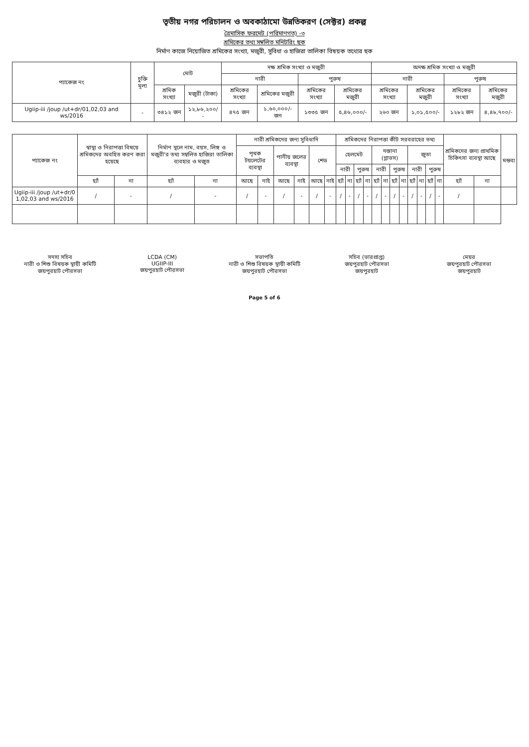তৃতীয় নগর পরিচালন ও অবকাঠামো উন্নতিকরণ (সেক্টর) প্রকল্প
ত্রৈমাসিক ফরমেট (পরিমাণগত) -৩
শ্রমিকের তথ্য সম্বলিত মনিটরিং ছক
নির্মাণ কাজে নিয়োজিত শ্রমিকের সংখ্যা, মজুরী, সুবিধা ও হাজিরা তালিকা বিষয়ক তথ্যের ছক
| প্যাকেজ নং | চুক্তি মূল্য | মোট | | দক্ষ শ্রমিক সংখ্যা ও মজুরী | | | | অদক্ষ শ্রমিক সংখ্যা ও মজুরী | | | |
| --- | --- | --- | --- | --- | --- | --- | --- | --- | --- | --- | --- |
| | | | | নারী | | পুরুষ | | নারী | | পুরুষ | |
| | | শ্রমিক সংখ্যা | মজুরী (টাকা) | শ্রমিকের সংখ্যা | শ্রমিকের মজুরী | শ্রমিকের সংখ্যা | শ্রমিকের মজুরী | শ্রমিকের সংখ্যা | শ্রমিকের মজুরী | শ্রমিকের সংখ্যা | শ্রমিকের মজুরী |
| Ugiip-iii /joup /ut+dr/01,02,03 and ws/2016 | - | ৩৪১২ জন | ১২,৮৬,২০০/ - | ৪৭৫ জন | ১,৬০,০০০/- জন | ১৩৩৫ জন | ৫,৪৬,০০০/- | ২৬০ জন | ১,০১,৫০০/- | ১২৮২ জন | ৪,৪৮,৭০০/- |
| প্যাকেজ নং | স্বাস্থ্য ও নিরাপত্তা বিষয়ে শ্রমিকদের অবহিত করণ করা হয়েছে | | নির্মাণ স্থলে নাম, বয়স, লিঙ্গ ও মজুরী'র তথ্য সম্বলিত হাজিরা তালিকা ব্যবহার ও মজুত | | নারী শ্রমিকদের জন্য সুবিধাদি | | | | | | শ্রমিকদের নিরাপত্তা কীট সরবরাহের তথ্য | | | | | | | | | | | | শ্রমিকদের জন্য প্রাথমিক চিকিৎসা ব্যবস্থা আছে | | মন্তব্য |
| --- | --- | --- | --- | --- | --- | --- | --- | --- | --- | --- | --- | --- | --- | --- | --- | --- | --- | --- | --- | --- | --- | --- | --- | --- | --- |
| | | | | | পৃথক টয়লেটের ব্যবস্থা | | পানীয় জলের ব্যবস্থা | | শেড | | হেলমেট | | | | দস্তানা (গ্লাভস) | | | | জুতা | | | | | | |
| | | | | | | | | | | | নারী | | পুরুষ | | নারী | | পুরুষ | | নারী | | পুরুষ | | | | |
| | হ্যাঁ | না | হ্যাঁ | না | আছে | নাই | আছে | নাই | আছে | নাই | হ্যাঁ | না | হ্যাঁ | না | হ্যাঁ | না | হ্যাঁ | না | হ্যাঁ | না | হ্যাঁ | না | হ্যাঁ | না | |
| Ugiip-iii /joup /ut+dr/0 1,02,03 and ws/2016 | / | - | / | - | / | - | / | - | / | - | / | - | / | - | / | - | / | - | / | - | / | - | / | | |
সদস্য সচিব
নারী ও শিশু বিষয়ক স্থায়ী কমিটি
জয়পুরহাট পৌরসভা
LCDA (CM)
UGIIP-III
জয়পুরহাট পৌরসভা
সভাপতি
নারী ও শিশু বিষয়ক স্থায়ী কমিটি
জয়পুরহাট পৌরসভা
সচিব (ভারপ্রাপ্ত)
জয়পুরহাট পৌরসভা
জয়পুরহাট
মেয়র
জয়পুরহাট পৌরসভা
জয়পুরহাট
Page 5 of 6